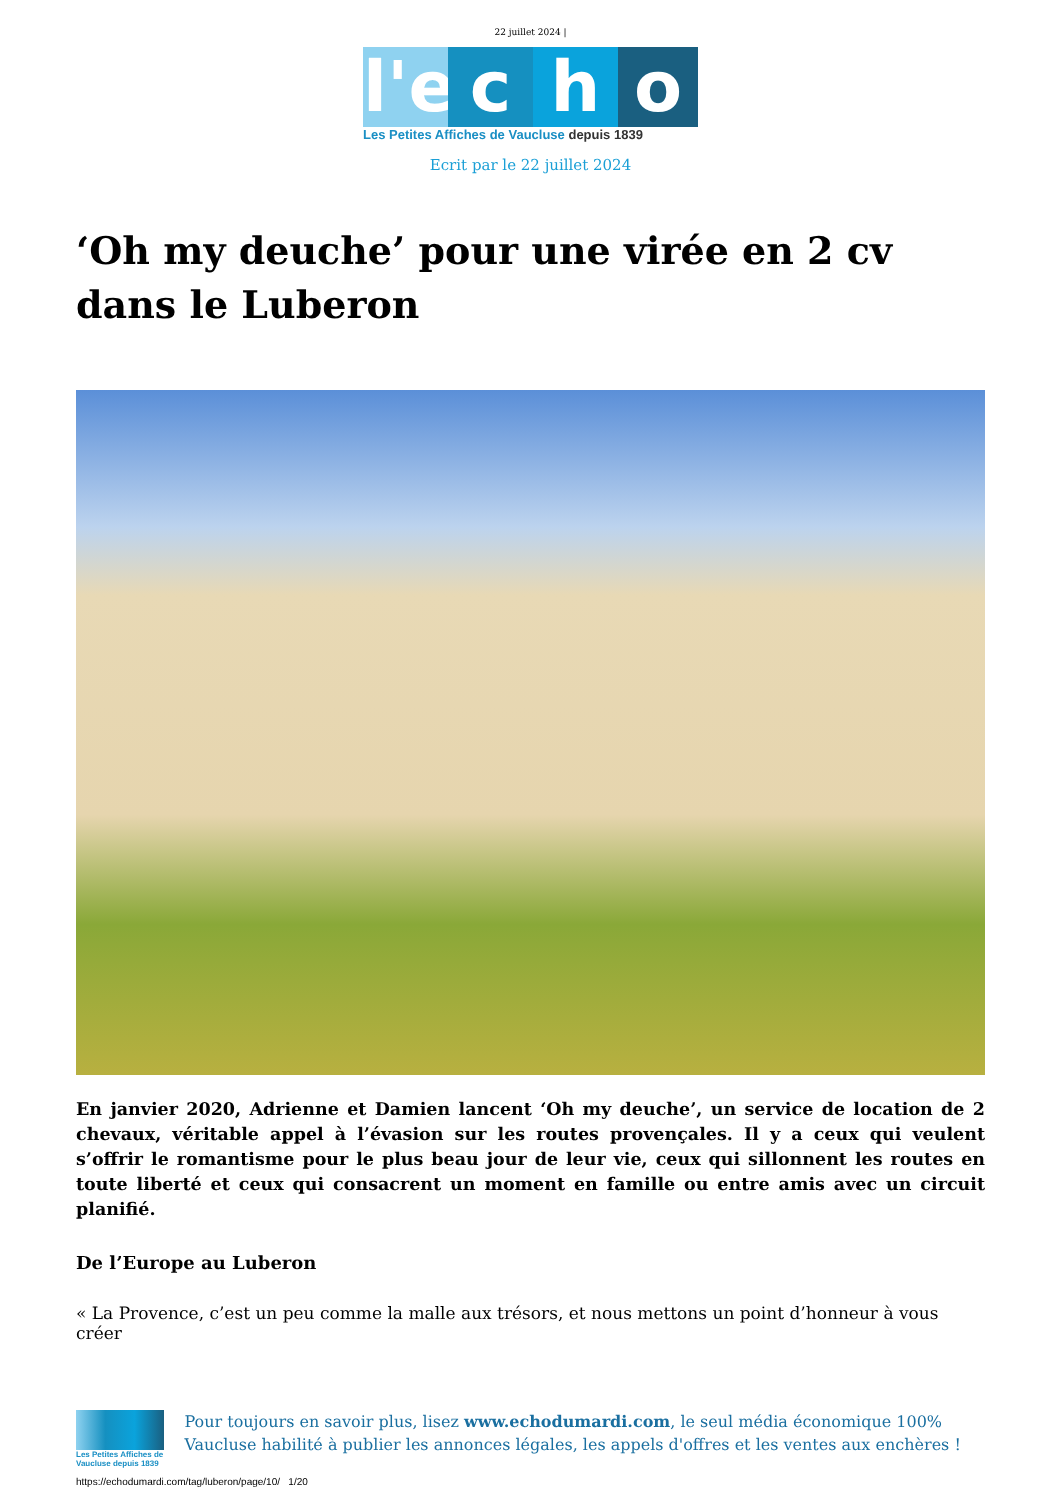22 juillet 2024 |
l'e
c
h
o
Les Petites Affiches de Vaucluse depuis 1839
Ecrit par le 22 juillet 2024
‘Oh my deuche’ pour une virée en 2 cv dans le Luberon
En janvier 2020, Adrienne et Damien lancent ‘Oh my deuche’, un service de location de 2 chevaux, véritable appel à l’évasion sur les routes provençales. Il y a ceux qui veulent s’offrir le romantisme pour le plus beau jour de leur vie, ceux qui sillonnent les routes en toute liberté et ceux qui consacrent un moment en famille ou entre amis avec un circuit planifié.
De l’Europe au Luberon
« La Provence, c’est un peu comme la malle aux trésors, et nous mettons un point d’honneur à vous créer
Les Petites Affiches de Vaucluse depuis 1839
Pour toujours en savoir plus, lisez www.echodumardi.com, le seul média économique 100% Vaucluse habilité à publier les annonces légales, les appels d'offres et les ventes aux enchères !
https://echodumardi.com/tag/luberon/page/10/ 1/20